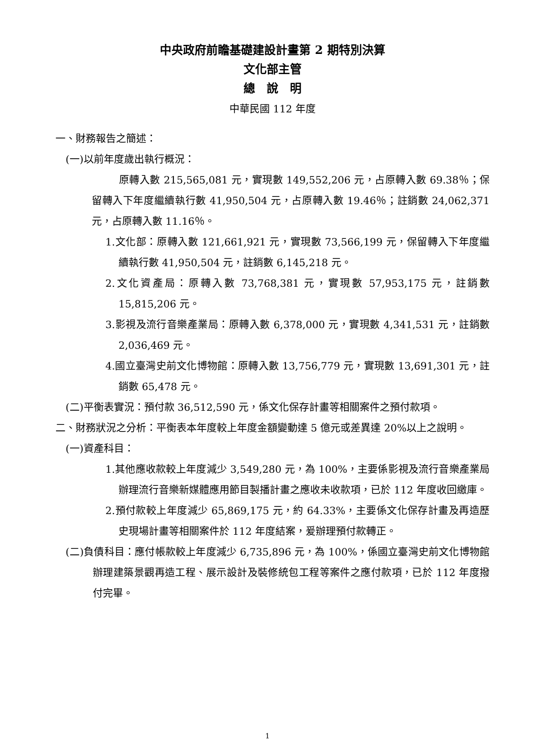中央政府前瞻基礎建設計畫第 2 期特別決算
文化部主管
總　說　明
中華民國 112 年度
一、財務報告之簡述：
(一)以前年度歲出執行概況：
原轉入數 215,565,081 元，實現數 149,552,206 元，占原轉入數 69.38％；保留轉入下年度繼續執行數 41,950,504 元，占原轉入數 19.46％；註銷數 24,062,371 元，占原轉入數 11.16％。
1.文化部：原轉入數 121,661,921 元，實現數 73,566,199 元，保留轉入下年度繼續執行數 41,950,504 元，註銷數 6,145,218 元。
2.文化資產局：原轉入數 73,768,381 元，實現數 57,953,175 元，註銷數 15,815,206 元。
3.影視及流行音樂產業局：原轉入數 6,378,000 元，實現數 4,341,531 元，註銷數 2,036,469 元。
4.國立臺灣史前文化博物館：原轉入數 13,756,779 元，實現數 13,691,301 元，註銷數 65,478 元。
(二)平衡表實況：預付款 36,512,590 元，係文化保存計畫等相關案件之預付款項。
二、財務狀況之分析：平衡表本年度較上年度金額變動達 5 億元或差異達 20%以上之說明。
(一)資產科目：
1.其他應收款較上年度減少 3,549,280 元，為 100%，主要係影視及流行音樂產業局辦理流行音樂新媒體應用節目製播計畫之應收未收款項，已於 112 年度收回繳庫。
2.預付款較上年度減少 65,869,175 元，約 64.33%，主要係文化保存計畫及再造歷史現場計畫等相關案件於 112 年度結案，爰辦理預付款轉正。
(二)負債科目：應付帳款較上年度減少 6,735,896 元，為 100%，係國立臺灣史前文化博物館辦理建築景觀再造工程、展示設計及裝修統包工程等案件之應付款項，已於 112 年度撥付完畢。
1